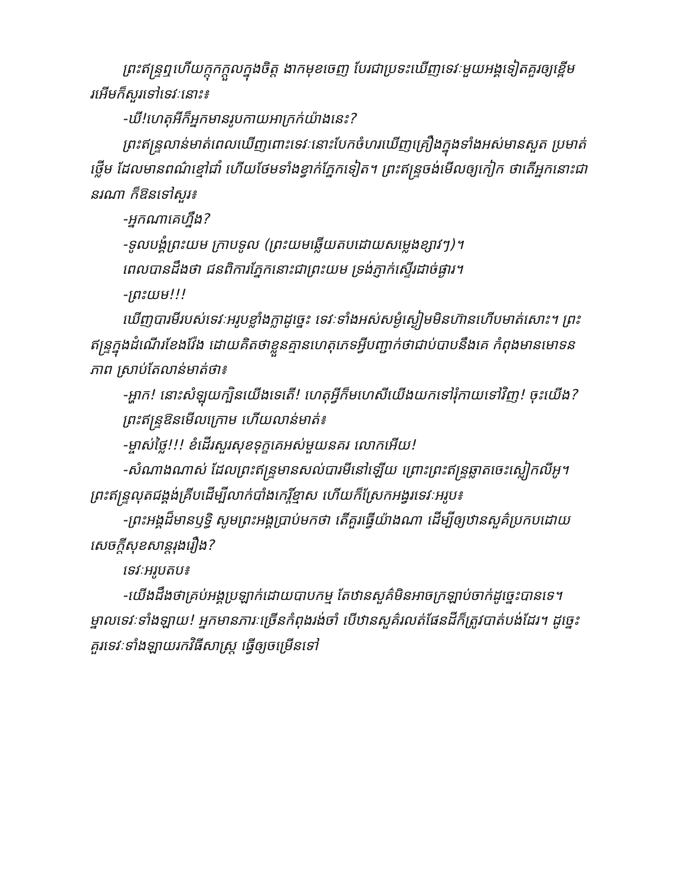ព្រះឥន្ទ្រឮហើយក្តុកក្តួលក្នុងចិត្ត ងាកមុខចេញ បែរជាប្រទះឃើញទេវៈមួយអង្គទៀតគួរឲ្យខ្ពើមរអើមក៏សួរទៅទេវៈនោះ៖
-ឃី!ហេតុអីក៏អ្នកមានរូបកាយអាក្រក់យ៉ាងនេះ?
ព្រះឥន្ទ្រលាន់មាត់ពេលឃើញពោះទេវៈនោះបែកចំហរឃើញគ្រឿងក្នុងទាំងអស់មានសួត ប្រមាត់ ថ្លើម ដែលមានពណ៌ខ្មៅជាំ ហើយថែមទាំងខ្វាក់ភ្នែកទៀត។ ព្រះឥន្ទ្រចង់មើលឲ្យកៀក ថាតើអ្នកនោះជានរណា ក៏ឱនទៅសួរ៖
-អ្នកណាគេហ្នឹង?
-ទូលបង្គំព្រះយម ក្រាបទូល (ព្រះយមឆ្លើយតបដោយសម្លេងខ្សាវៗ)។
ពេលបានដឹងថា ជនពិការភ្នែកនោះជាព្រះយម ទ្រង់ភ្ញាក់ស្ទើរដាច់ផ្ងារ។
-ព្រះយម!!!
ឃើញបារមីរបស់ទេវៈអរូបខ្លាំងក្លាដូច្នេះ ទេវៈទាំងអស់សម្ងំស្ងៀមមិនហ៊ានហើបមាត់សោះ។ ព្រះឥន្ទ្រក្នុងដំណើរខែងវ៉ែង ដោយគិតថាខ្លួនគ្មានហេតុភេទអ្វីបញ្ជាក់ថាជាប់បាបនឹងគេ កំពុងមានមោទនភាព ស្រាប់តែលាន់មាត់ថា៖
-អ្ហាក! នោះសំឡុយក្បិនយើងទេតើ! ហេតុអ្វីក៏មហេសីយើងយកទៅរុំកាយទៅវិញ! ចុះយើង?
ព្រះឥន្ទ្រឱនមើលក្រោម ហើយលាន់មាត់៖
-ម្ចាស់ថ្លៃ!!! ខំដើរសួរសុខទុក្ខគេអស់មួយនគរ លោកអើយ!
-សំណាងណាស់ ដែលព្រះឥន្ទ្រមានសល់បារមីនៅឡើយ ព្រោះព្រះឥន្ទ្រឆ្លាតចេះស្លៀកលីអូ។ ព្រះឥន្ទ្រលុតជង្គង់គ្រីបដើម្បីលាក់បាំងកេរ្តិ៍ខ្មាស ហើយក៏ស្រែកអង្វរទេវៈអរូប៖
-ព្រះអង្គដ៏មានឫទ្ធិ សូមព្រះអង្គប្រាប់មកថា តើគួរធ្វើយ៉ាងណា ដើម្បីឲ្យឋានសួគ៌ប្រកបដោយសេចក្តីសុខសាន្តរុងរឿង?
ទេវៈអរូបតប៖
-យើងដឹងថាគ្រប់អង្គប្រឡាក់ដោយបាបកម្ម តែឋានសួគ៌មិនអាចក្រឡាប់ចាក់ដូច្នេះបានទេ។ ម្នាលទេវៈទាំងឡាយ! អ្នកមានភារៈច្រើនកំពុងរង់ចាំ បើឋានសួគ៌រលត់ផែនដីក៏ត្រូវបាត់បង់ដែរ។ ដូច្នេះគួរទេវៈទាំងឡាយរកវិធីសាស្ត្រ ធ្វើឲ្យចម្រើនទៅ